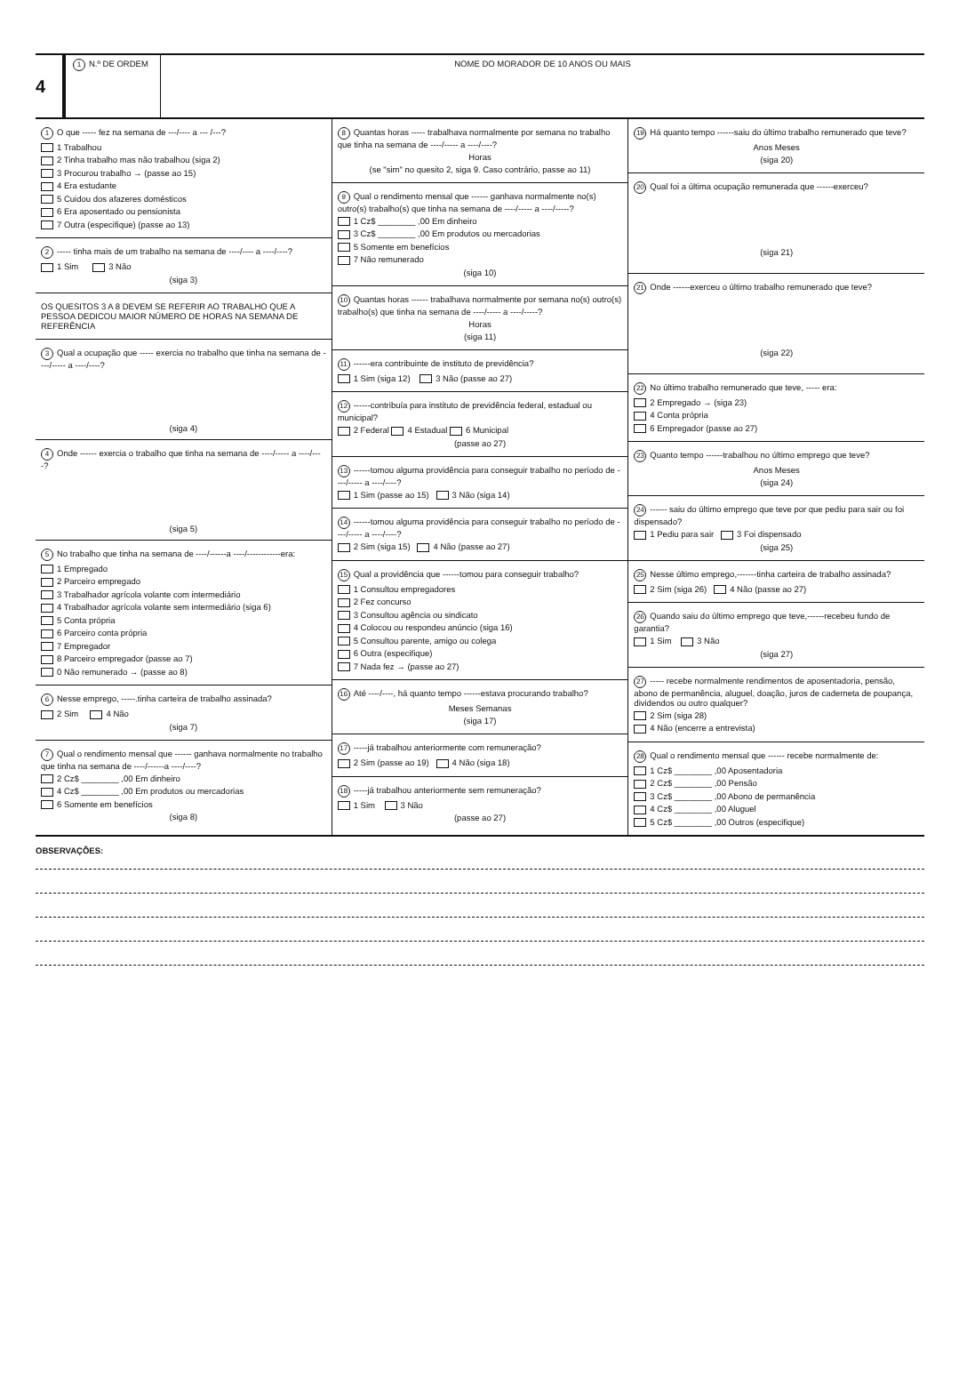4
1 N.º DE ORDEM NOME DO MORADOR DE 10 ANOS OU MAIS
1 O que ----- fez na semana de ---/---- a --- /---?
1 Trabalhou
2 Tinha trabalho mas não trabalhou (siga 2)
3 Procurou trabalho → (passe ao 15)
4 Era estudante
5 Cuidou dos afazeres domésticos
6 Era aposentado ou pensionista
7 Outra (especifique) (passe ao 13)
2 ----- tinha mais de um trabalho na semana de ----/---- a ----/----?
1 Sim 3 Não
(siga 3)
OS QUESITOS 3 A 8 DEVEM SE REFERIR AO TRABALHO QUE A PESSOA DEDICOU MAIOR NÚMERO DE HORAS NA SEMANA DE REFERÊNCIA
3 Qual a ocupação que ----- exercia no trabalho que tinha na semana de ----/----- a ----/----?
(siga 4)
4 Onde ------ exercia o trabalho que tinha na semana de ----/----- a ----/----?
(siga 5)
5 No trabalho que tinha na semana de ----/------a ----/------------era:
1 Empregado
2 Parceiro empregado
3 Trabalhador agrícola volante com intermediário
4 Trabalhador agrícola volante sem intermediário (siga 6)
5 Conta própria
6 Parceiro conta própria
7 Empregador
8 Parceiro empregador (passe ao 7)
0 Não remunerado → (passe ao 8)
6 Nesse emprego, -----.tinha carteira de trabalho assinada?
2 Sim 4 Não
(siga 7)
7 Qual o rendimento mensal que ------ ganhava normalmente no trabalho que tinha na semana de ----/------a ----/----?
2 Cz$ ________ ,00 Em dinheiro
4 Cz$ ________ ,00 Em produtos ou mercadorias
6 Somente em benefícios
(siga 8)
8 Quantas horas ----- trabalhava normalmente por semana no trabalho que tinha na semana de ----/----- a ----/----?
Horas
(se "sim" no quesito 2, siga 9. Caso contrário, passe ao 11)
9 Qual o rendimento mensal que ------ ganhava normalmente no(s) outro(s) trabalho(s) que tinha na semana de ----/----- a ----/-----?
1 Cz$ ________ ,00 Em dinheiro
3 Cz$ ________ ,00 Em produtos ou mercadorias
5 Somente em benefícios
7 Não remunerado
(siga 10)
10 Quantas horas ------ trabalhava normalmente por semana no(s) outro(s) trabalho(s) que tinha na semana de ----/----- a ----/-----?
Horas
(siga 11)
11 ------era contribuinte de instituto de previdência?
1 Sim (siga 12) 3 Não (passe ao 27)
12 ------contribuía para instituto de previdência federal, estadual ou municipal?
2 Federal 4 Estadual 6 Municipal
(passe ao 27)
13 ------tomou alguma providência para conseguir trabalho no período de ----/----- a ----/----?
1 Sim (passe ao 15) 3 Não (siga 14)
14 ------tomou alguma providência para conseguir trabalho no período de ----/----- a ----/----?
2 Sim (siga 15) 4 Não (passe ao 27)
15 Qual a providência que ------tomou para conseguir trabalho?
1 Consultou empregadores
2 Fez concurso
3 Consultou agência ou sindicato
4 Colocou ou respondeu anúncio (siga 16)
5 Consultou parente, amigo ou colega
6 Outra (especifique)
7 Nada fez → (passe ao 27)
16 Até ----/----, há quanto tempo ------estava procurando trabalho?
Meses Semanas
(siga 17)
17 -----já trabalhou anteriormente com remuneração?
2 Sim (passe ao 19) 4 Não (siga 18)
18 -----já trabalhou anteriormente sem remuneração?
1 Sim 3 Não
(passe ao 27)
19 Há quanto tempo ------saiu do último trabalho remunerado que teve?
Anos Meses
(siga 20)
20 Qual foi a última ocupação remunerada que ------exerceu?
(siga 21)
21 Onde ------exerceu o último trabalho remunerado que teve?
(siga 22)
22 No último trabalho remunerado que teve, ----- era:
2 Empregado → (siga 23)
4 Conta própria
6 Empregador (passe ao 27)
23 Quanto tempo ------trabalhou no último emprego que teve?
Anos Meses
(siga 24)
24 ------ saiu do último emprego que teve por que pediu para sair ou foi dispensado?
1 Pediu para sair 3 Foi dispensado
(siga 25)
25 Nesse último emprego,-------tinha carteira de trabalho assinada?
2 Sim (siga 26) 4 Não (passe ao 27)
26 Quando saiu do último emprego que teve,------recebeu fundo de garantia?
1 Sim 3 Não
(siga 27)
27 ----- recebe normalmente rendimentos de aposentadoria, pensão, abono de permanência, aluguel, doação, juros de caderneta de poupança, dividendos ou outro qualquer?
2 Sim (siga 28)
4 Não (encerre a entrevista)
28 Qual o rendimento mensal que ------ recebe normalmente de:
1 Cz$ ________ ,00 Aposentadoria
2 Cz$ ________ ,00 Pensão
3 Cz$ ________ ,00 Abono de permanência
4 Cz$ ________ ,00 Aluguel
5 Cz$ ________ ,00 Outros (especifique)
OBSERVAÇÕES: